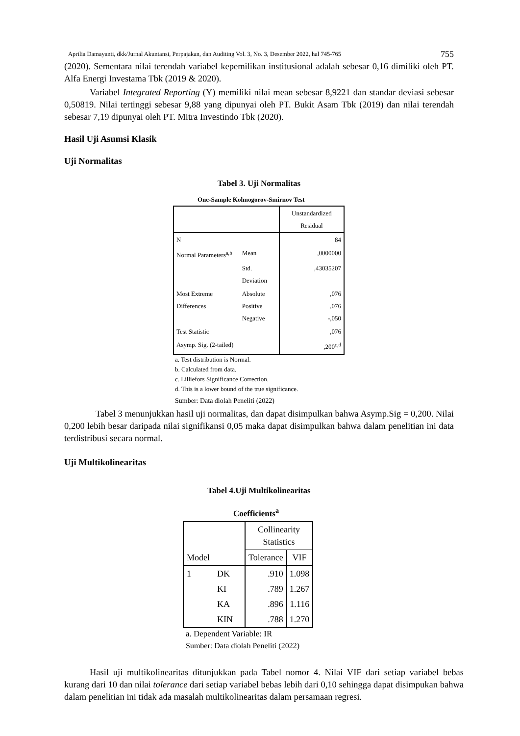Aprilia Damayanti, dkk/Jurnal Akuntansi, Perpajakan, dan Auditing Vol. 3, No. 3, Desember 2022, hal 745-765 755
(2020). Sementara nilai terendah variabel kepemilikan institusional adalah sebesar 0,16 dimiliki oleh PT. Alfa Energi Investama Tbk (2019 & 2020).
Variabel Integrated Reporting (Y) memiliki nilai mean sebesar 8,9221 dan standar deviasi sebesar 0,50819. Nilai tertinggi sebesar 9,88 yang dipunyai oleh PT. Bukit Asam Tbk (2019) dan nilai terendah sebesar 7,19 dipunyai oleh PT. Mitra Investindo Tbk (2020).
Hasil Uji Asumsi Klasik
Uji Normalitas
Tabel 3. Uji Normalitas
One-Sample Kolmogorov-Smirnov Test
| | | Unstandardized Residual |
| N | | 84 |
| Normal Parameters<sup>a,b</sup> | Mean | ,0000000 |
| | Std. Deviation | ,43035207 |
| Most Extreme Differences | Absolute Positive Negative | ,076 ,076 -,050 |
| Test Statistic | | ,076 |
| Asymp. Sig. (2-tailed) | | ,200<sup>c,d</sup> |
a. Test distribution is Normal.
b. Calculated from data.
c. Lilliefors Significance Correction.
d. This is a lower bound of the true significance.
Sumber: Data diolah Peneliti (2022)
Tabel 3 menunjukkan hasil uji normalitas, dan dapat disimpulkan bahwa Asymp.Sig = 0,200. Nilai 0,200 lebih besar daripada nilai signifikansi 0,05 maka dapat disimpulkan bahwa dalam penelitian ini data terdistribusi secara normal.
Uji Multikolinearitas
Tabel 4.Uji Multikolinearitas
Coefficients<sup>a</sup>
| Model | | Collinearity Statistics | |
| | | Tolerance | VIF |
| 1 | DK | .910 | 1.098 |
| | KI | .789 | 1.267 |
| | KA | .896 | 1.116 |
| | KIN | .788 | 1.270 |
a. Dependent Variable: IR
Sumber: Data diolah Peneliti (2022)
Hasil uji multikolinearitas ditunjukkan pada Tabel nomor 4. Nilai VIF dari setiap variabel bebas kurang dari 10 dan nilai tolerance dari setiap variabel bebas lebih dari 0,10 sehingga dapat disimpukan bahwa dalam penelitian ini tidak ada masalah multikolinearitas dalam persamaan regresi.